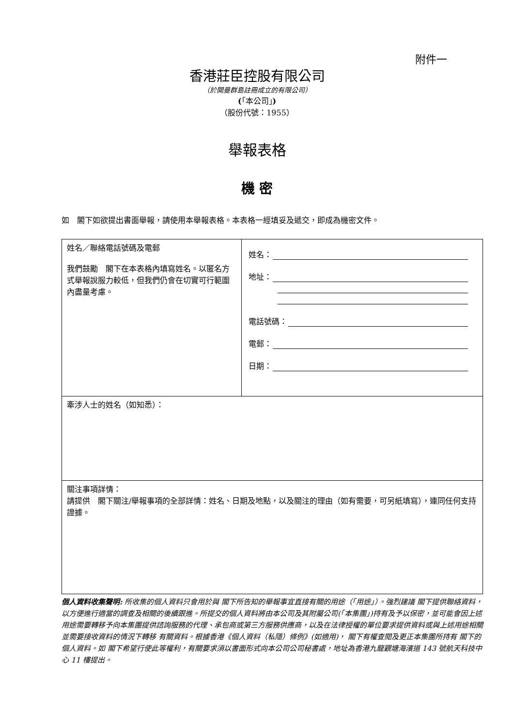附件一
香港莊臣控股有限公司
（於開曼群島註冊成立的有限公司）
(「本公司」)
（股份代號：1955）
舉報表格
機 密
如　閣下如欲提出書面舉報，請使用本舉報表格。本表格一經填妥及遞交，即成為機密文件。
| 姓名／聯絡電話號碼及電郵 我們鼓勵 閣下在本表格內填寫姓名。以匿名方式舉報說服力較低，但我們仍會在切實可行範圍內盡量考慮。 | 姓名： 地址： 電話號碼： 電郵： 日期： |
| 牽涉人士的姓名（如知悉）： | |
| 關注事項詳情： 請提供 閣下關注/舉報事項的全部詳情：姓名、日期及地點，以及關注的理由（如有需要，可另紙填寫），連同任何支持證據。 | |
個人資料收集聲明: 所收集的個人資料只會用於與 閣下所告知的舉報事宜直接有關的用途（「用途」）。強烈建議 閣下提供聯絡資料，以方便進行適當的調查及相關的後續跟進。所提交的個人資料將由本公司及其附屬公司(「本集團」)持有及予以保密，並可能會因上述用途需要轉移予向本集團提供諮詢服務的代理、承包商或第三方服務供應商，以及在法律授權的單位要求提供資料或與上述用途相關並需要接收資料的情況下轉移 有關資料。根據香港《個人資料（私隱）條例》(如適用)， 閣下有權查閱及更正本集團所持有 閣下的個人資料。如 閣下希望行使此等權利，有關要求須以書面形式向本公司公司秘書處，地址為香港九龍觀塘海濱道 143 號航天科技中心 11 樓提出。